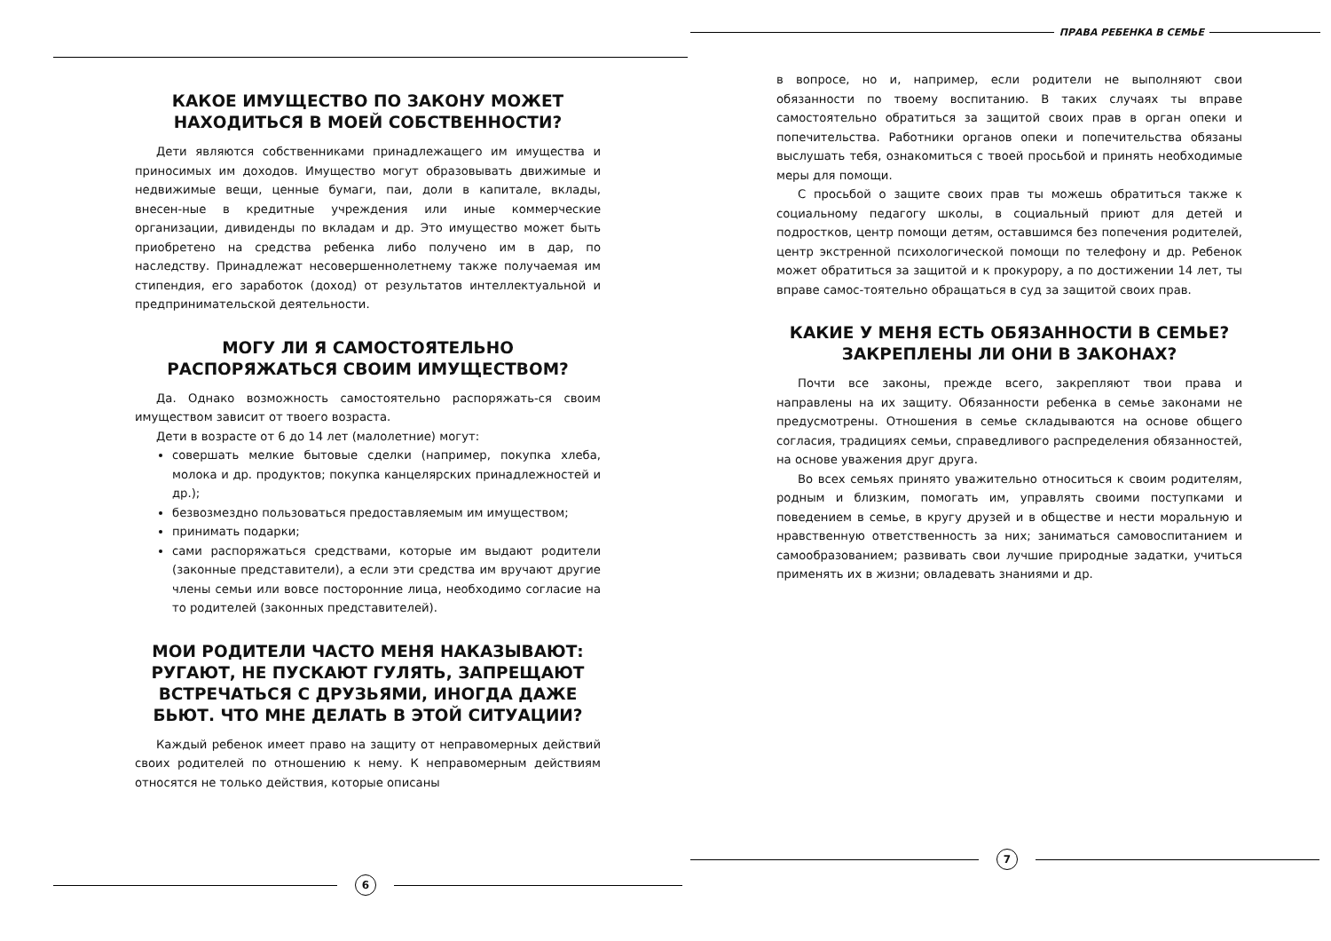КАКОЕ ИМУЩЕСТВО ПО ЗАКОНУ МОЖЕТ НАХОДИТЬСЯ В МОЕЙ СОБСТВЕННОСТИ?
Дети являются собственниками принадлежащего им имущества и приносимых им доходов. Имущество могут образовывать движимые и недвижимые вещи, ценные бумаги, паи, доли в капитале, вклады, внесен-ные в кредитные учреждения или иные коммерческие организации, дивиденды по вкладам и др. Это имущество может быть приобретено на средства ребенка либо получено им в дар, по наследству. Принадлежат несовершеннолетнему также получаемая им стипендия, его заработок (доход) от результатов интеллектуальной и предпринимательской деятельности.
МОГУ ЛИ Я САМОСТОЯТЕЛЬНО РАСПОРЯЖАТЬСЯ СВОИМ ИМУЩЕСТВОМ?
Да. Однако возможность самостоятельно распоряжать-ся своим имуществом зависит от твоего возраста.
Дети в возрасте от 6 до 14 лет (малолетние) могут:
совершать мелкие бытовые сделки (например, покупка хлеба, молока и др. продуктов; покупка канцелярских принадлежностей и др.);
безвозмездно пользоваться предоставляемым им имуществом;
принимать подарки;
сами распоряжаться средствами, которые им выдают родители (законные представители), а если эти средства им вручают другие члены семьи или вовсе посторонние лица, необходимо согласие на то родителей (законных представителей).
МОИ РОДИТЕЛИ ЧАСТО МЕНЯ НАКАЗЫВАЮТ: РУГАЮТ, НЕ ПУСКАЮТ ГУЛЯТЬ, ЗАПРЕЩАЮТ ВСТРЕЧАТЬСЯ С ДРУЗЬЯМИ, ИНОГДА ДАЖЕ БЬЮТ. ЧТО МНЕ ДЕЛАТЬ В ЭТОЙ СИТУАЦИИ?
Каждый ребенок имеет право на защиту от неправомерных действий своих родителей по отношению к нему. К неправомерным действиям относятся не только действия, которые описаны
6
ПРАВА РЕБЕНКА В СЕМЬЕ
в вопросе, но и, например, если родители не выполняют свои обязанности по твоему воспитанию. В таких случаях ты вправе самостоятельно обратиться за защитой своих прав в орган опеки и попечительства. Работники органов опеки и попечительства обязаны выслушать тебя, ознакомиться с твоей просьбой и принять необходимые меры для помощи.
С просьбой о защите своих прав ты можешь обратиться также к социальному педагогу школы, в социальный приют для детей и подростков, центр помощи детям, оставшимся без попечения родителей, центр экстренной психологической помощи по телефону и др. Ребенок может обратиться за защитой и к прокурору, а по достижении 14 лет, ты вправе самос-тоятельно обращаться в суд за защитой своих прав.
КАКИЕ У МЕНЯ ЕСТЬ ОБЯЗАННОСТИ В СЕМЬЕ? ЗАКРЕПЛЕНЫ ЛИ ОНИ В ЗАКОНАХ?
Почти все законы, прежде всего, закрепляют твои права и направлены на их защиту. Обязанности ребенка в семье законами не предусмотрены. Отношения в семье складываются на основе общего согласия, традициях семьи, справедливого распределения обязанностей, на основе уважения друг друга.
Во всех семьях принято уважительно относиться к своим родителям, родным и близким, помогать им, управлять своими поступками и поведением в семье, в кругу друзей и в обществе и нести моральную и нравственную ответственность за них; заниматься самовоспитанием и самообразованием; развивать свои лучшие природные задатки, учиться применять их в жизни; овладевать знаниями и др.
7